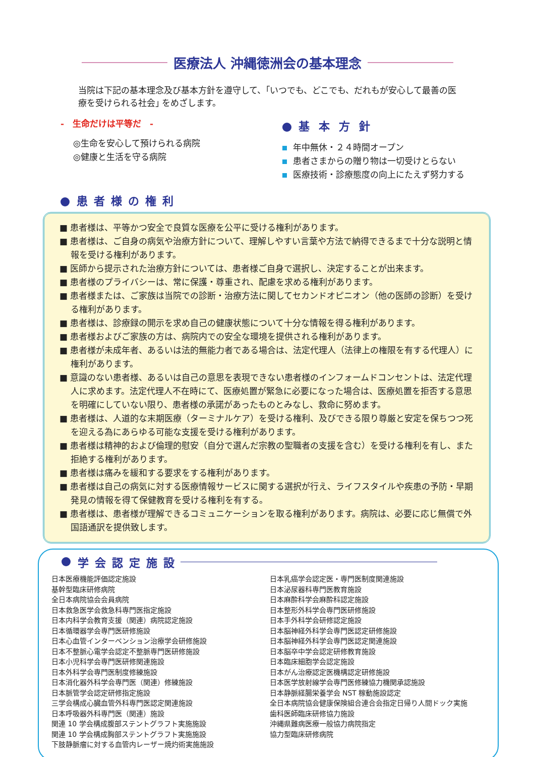医療法人 沖縄徳洲会の基本理念
当院は下記の基本理念及び基本方針を遵守して、｢いつでも、どこでも、だれもが安心して最善の医療を受けられる社会｣ をめざします。
-　生命だけは平等だ　-
◎生命を安心して預けられる病院
◎健康と生活を守る病院
基本方針
年中無休・２４時間オープン
患者さまからの贈り物は一切受けとらない
医療技術・診療態度の向上にたえず努力する
患者様の権利
■ 患者様は、平等かつ安全で良質な医療を公平に受ける権利があります。
■ 患者様は、ご自身の病気や治療方針について、理解しやすい言葉や方法で納得できるまで十分な説明と情報を受ける権利があります。
■ 医師から提示された治療方針については、患者様ご自身で選択し、決定することが出来ます。
■ 患者様のプライバシーは、常に保護・尊重され、配慮を求める権利があります。
■ 患者様または、ご家族は当院での診断・治療方法に関してセカンドオピニオン（他の医師の診断）を受ける権利があります。
■ 患者様は、診療録の開示を求め自己の健康状態について十分な情報を得る権利があります。
■ 患者様およびご家族の方は、病院内での安全な環境を提供される権利があります。
■ 患者様が未成年者、あるいは法的無能力者である場合は、法定代理人（法律上の権限を有する代理人）に権利があります。
■ 意識のない患者様、あるいは自己の意思を表現できない患者様のインフォームドコンセントは、法定代理人に求めます。法定代理人不在時にて、医療処置が緊急に必要になった場合は、医療処置を拒否する意思を明確にしていない限り、患者様の承諾があったものとみなし、救命に努めます。
■ 患者様は、人道的な末期医療（ターミナルケア）を受ける権利、及びできる限り尊厳と安定を保ちつつ死を迎える為にあらゆる可能な支援を受ける権利があります。
■ 患者様は精神的および倫理的慰安（自分で選んだ宗教の聖職者の支援を含む）を受ける権利を有し、また拒絶する権利があります。
■ 患者様は痛みを緩和する要求をする権利があります。
■ 患者様は自己の病気に対する医療情報サービスに関する選択が行え、ライフスタイルや疾患の予防・早期発見の情報を得て保健教育を受ける権利を有する。
■ 患者様は、患者様が理解できるコミュニケーションを取る権利があります。病院は、必要に応じ無償で外国語通訳を提供致します。
学会認定施設
日本医療機能評価認定施設
基幹型臨床研修病院
全日本病院協会会員病院
日本救急医学会救急科専門医指定施設
日本内科学会教育支援（関連）病院認定施設
日本循環器学会専門医研修施設
日本心血管インターベンション治療学会研修施設
日本不整脈心電学会認定不整脈専門医研修施設
日本小児科学会専門医研修関連施設
日本外科学会専門医制度修練施設
日本消化器外科学会専門医（関連）修練施設
日本脈管学会認定研修指定施設
三学会構成心臓血管外科専門医認定関連施設
日本呼吸器外科専門医（関連）施設
関連 10 学会構成腹部ステントグラフト実施施設
関連 10 学会構成胸部ステントグラフト実施施設
下肢静脈瘤に対する血管内レーザー焼灼術実施施設
日本乳癌学会認定医・専門医制度関連施設
日本泌尿器科専門医教育施設
日本麻酔科学会麻酔科認定施設
日本整形外科学会専門医研修施設
日本手外科学会研修認定施設
日本脳神経外科学会専門医認定研修施設
日本脳神経外科学会専門医認定関連施設
日本脳卒中学会認定研修教育施設
日本臨床細胞学会認定施設
日本がん治療認定医機構認定研修施設
日本医学放射線学会専門医修練協力機関承認施設
日本静脈経腸栄養学会 NST 稼動施設認定
全日本病院協会健康保険組合連合会指定日帰り人間ドック実施
歯科医師臨床研修協力施設
沖縄県難病医療一般協力病院指定
協力型臨床研修病院